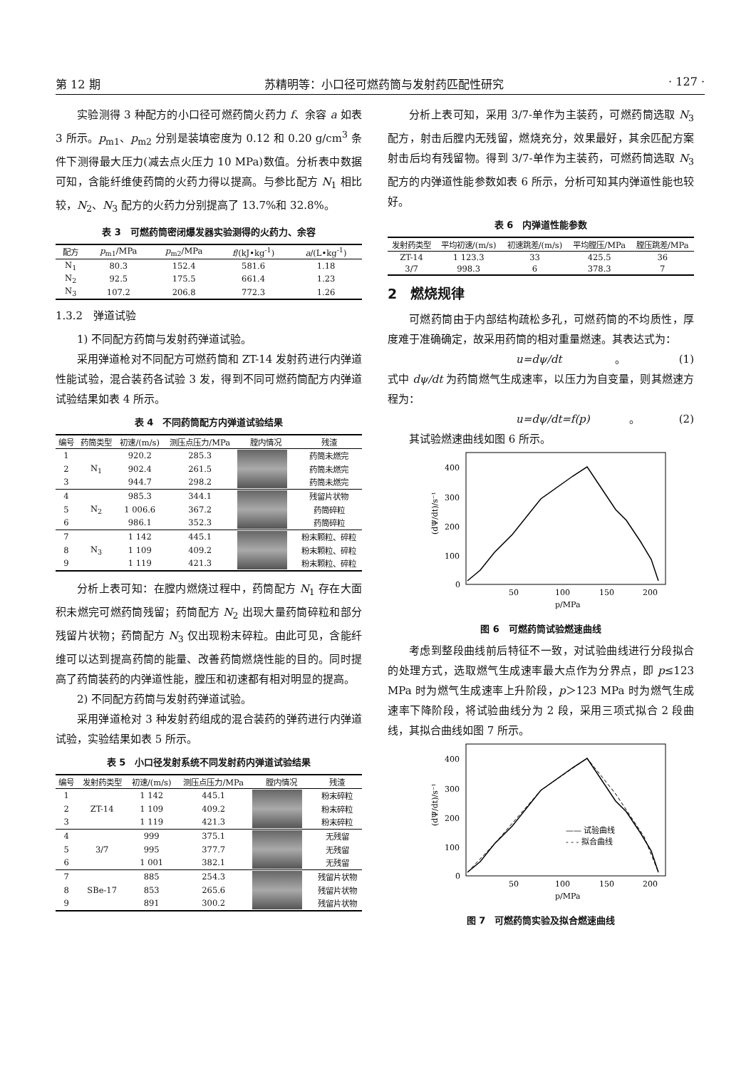第 12 期 苏精明等：小口径可燃药筒与发射药匹配性研究 · 127 ·
实验测得 3 种配方的小口径可燃药筒火药力 f、余容 a 如表 3 所示。p<sub>m1</sub>、p<sub>m2</sub> 分别是装填密度为 0.12 和 0.20 g/cm<sup>3</sup> 条件下测得最大压力(减去点火压力 10 MPa)数值。分析表中数据可知，含能纤维使药筒的火药力得以提高。与参比配方 N<sub>1</sub> 相比较，N<sub>2</sub>、N<sub>3</sub> 配方的火药力分别提高了 13.7%和 32.8%。
表 3　可燃药筒密闭爆发器实验测得的火药力、余容
| 配方 | p<sub>m1</sub>/MPa | p<sub>m2</sub>/MPa | f /(kJ•kg<sup>-1</sup>) | a /(L•kg<sup>-1</sup>) |
| --- | --- | --- | --- | --- |
| N<sub>1</sub> | 80.3 | 152.4 | 581.6 | 1.18 |
| N<sub>2</sub> | 92.5 | 175.5 | 661.4 | 1.23 |
| N<sub>3</sub> | 107.2 | 206.8 | 772.3 | 1.26 |
1.3.2　弹道试验
1) 不同配方药筒与发射药弹道试验。
采用弹道枪对不同配方可燃药筒和 ZT-14 发射药进行内弹道性能试验，混合装药各试验 3 发，得到不同可燃药筒配方内弹道试验结果如表 4 所示。
表 4　不同药筒配方内弹道试验结果
| 编号 | 药筒类型 | 初速/(m/s) | 测压点压力/MPa | 膛内情况 | 残渣 |
| --- | --- | --- | --- | --- | --- |
| 1 | N<sub>1</sub> | 920.2 | 285.3 | | 药筒未燃完 |
| 2 | | 902.4 | 261.5 | | 药筒未燃完 |
| 3 | | 944.7 | 298.2 | | 药筒未燃完 |
| 4 | N<sub>2</sub> | 985.3 | 344.1 | | 残留片状物 |
| 5 | | 1 006.6 | 367.2 | | 药筒碎粒 |
| 6 | | 986.1 | 352.3 | | 药筒碎粒 |
| 7 | N<sub>3</sub> | 1 142 | 445.1 | | 粉末颗粒、碎粒 |
| 8 | | 1 109 | 409.2 | | 粉末颗粒、碎粒 |
| 9 | | 1 119 | 421.3 | | 粉末颗粒、碎粒 |
分析上表可知：在膛内燃烧过程中，药筒配方 N<sub>1</sub> 存在大面积未燃完可燃药筒残留；药筒配方 N<sub>2</sub> 出现大量药筒碎粒和部分残留片状物；药筒配方 N<sub>3</sub> 仅出现粉末碎粒。由此可见，含能纤维可以达到提高药筒的能量、改善药筒燃烧性能的目的。同时提高了药筒装药的内弹道性能，膛压和初速都有相对明显的提高。
2) 不同配方药筒与发射药弹道试验。
采用弹道枪对 3 种发射药组成的混合装药的弹药进行内弹道试验，实验结果如表 5 所示。
表 5　小口径发射系统不同发射药内弹道试验结果
| 编号 | 发射药类型 | 初速/(m/s) | 测压点压力/MPa | 膛内情况 | 残渣 |
| --- | --- | --- | --- | --- | --- |
| 1 | ZT-14 | 1 142 | 445.1 | | 粉末碎粒 |
| 2 | | 1 109 | 409.2 | | 粉末碎粒 |
| 3 | | 1 119 | 421.3 | | 粉末碎粒 |
| 4 | 3/7 | 999 | 375.1 | | 无残留 |
| 5 | | 995 | 377.7 | | 无残留 |
| 6 | | 1 001 | 382.1 | | 无残留 |
| 7 | SBe-17 | 885 | 254.3 | | 残留片状物 |
| 8 | | 853 | 265.6 | | 残留片状物 |
| 9 | | 891 | 300.2 | | 残留片状物 |
分析上表可知，采用 3/7-单作为主装药，可燃药筒选取 N<sub>3</sub> 配方，射击后膛内无残留，燃烧充分，效果最好，其余匹配方案射击后均有残留物。得到 3/7-单作为主装药，可燃药筒选取 N<sub>3</sub> 配方的内弹道性能参数如表 6 所示，分析可知其内弹道性能也较好。
表 6　内弹道性能参数
| 发射药类型 | 平均初速/(m/s) | 初速跳差/(m/s) | 平均膛压/MPa | 膛压跳差/MPa |
| --- | --- | --- | --- | --- |
| ZT-14 | 1 123.3 | 33 | 425.5 | 36 |
| 3/7 | 998.3 | 6 | 378.3 | 7 |
2　燃烧规律
可燃药筒由于内部结构疏松多孔，可燃药筒的不均质性，厚度难于准确确定，故采用药筒的相对重量燃速。其表达式为：
u=dψ/dt 。 (1)
式中 dψ/dt 为药筒燃气生成速率，以压力为自变量，则其燃速方程为：
u=dψ/dt=f(p) 。 (2)
其试验燃速曲线如图 6 所示。
400
300
200
100
0
50
100
150
200
p/MPa
(dΨ/dt)/s⁻¹
图 6　可燃药筒试验燃速曲线
考虑到整段曲线前后特征不一致，对试验曲线进行分段拟合的处理方式，选取燃气生成速率最大点作为分界点，即 p≤123 MPa 时为燃气生成速率上升阶段，p＞123 MPa 时为燃气生成速率下降阶段，将试验曲线分为 2 段，采用三项式拟合 2 段曲线，其拟合曲线如图 7 所示。
400
300
200
100
0
50
100
150
200
p/MPa
(dΨ/dt)/s⁻¹
—— 试验曲线
- - - 拟合曲线
图 7　可燃药筒实验及拟合燃速曲线